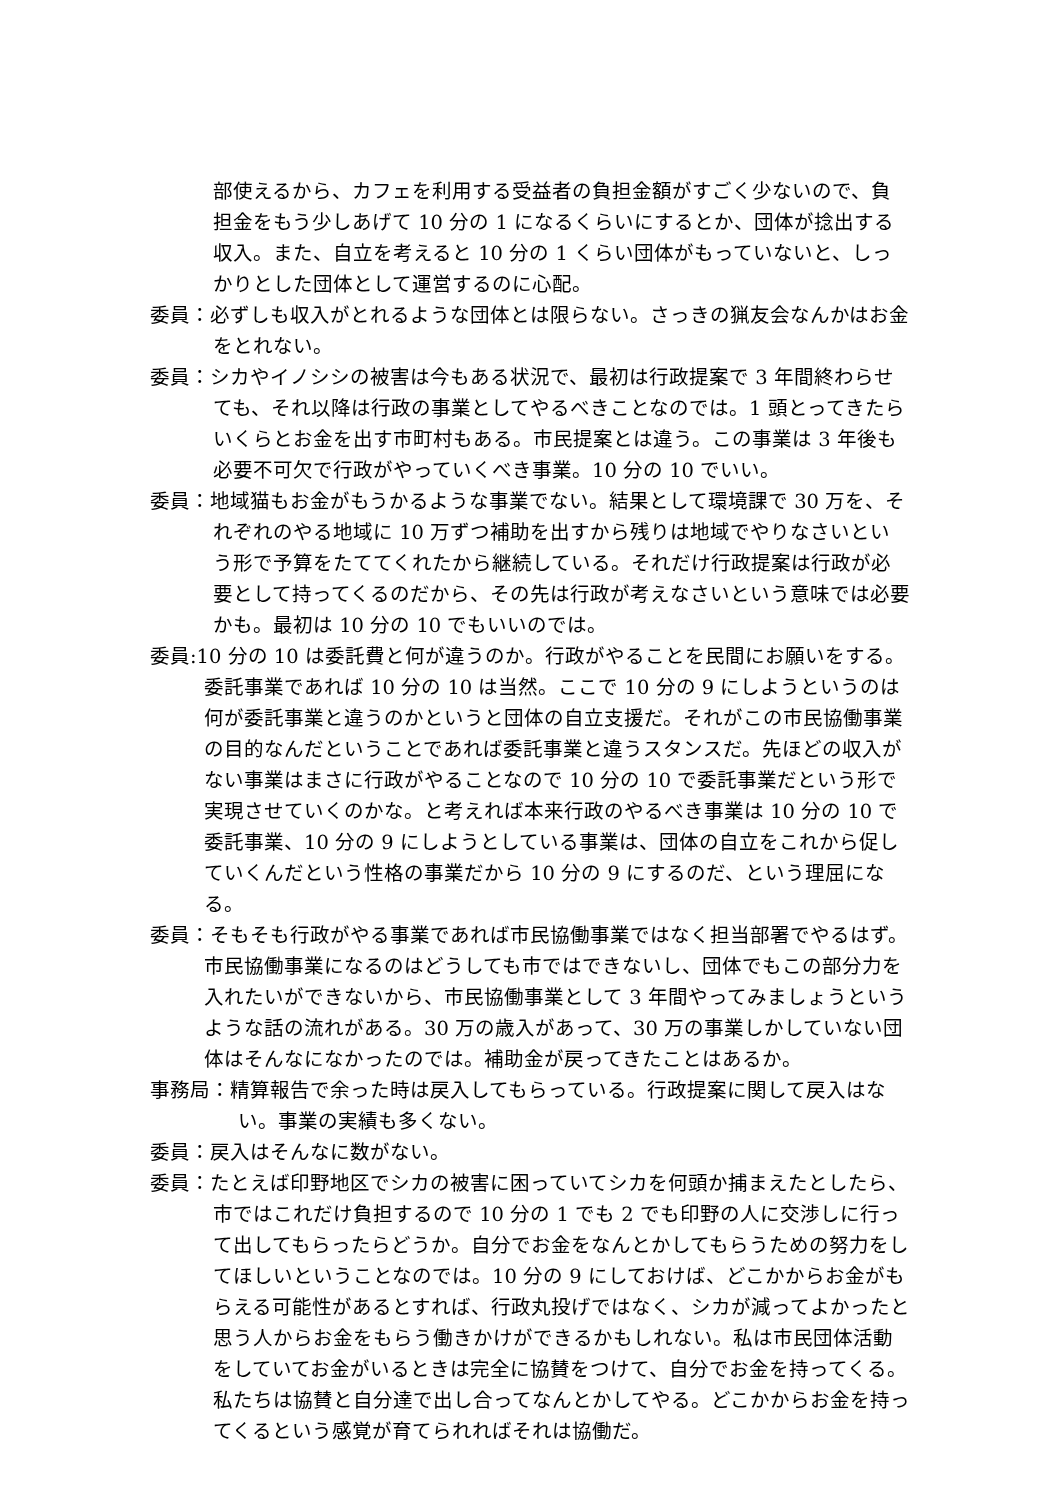部使えるから、カフェを利用する受益者の負担金額がすごく少ないので、負担金をもう少しあげて 10 分の 1 になるくらいにするとか、団体が捻出する収入。また、自立を考えると 10 分の 1 くらい団体がもっていないと、しっかりとした団体として運営するのに心配。
委員：必ずしも収入がとれるような団体とは限らない。さっきの猟友会なんかはお金をとれない。
委員：シカやイノシシの被害は今もある状況で、最初は行政提案で 3 年間終わらせても、それ以降は行政の事業としてやるべきことなのでは。1 頭とってきたらいくらとお金を出す市町村もある。市民提案とは違う。この事業は 3 年後も必要不可欠で行政がやっていくべき事業。10 分の 10 でいい。
委員：地域猫もお金がもうかるような事業でない。結果として環境課で 30 万を、それぞれのやる地域に 10 万ずつ補助を出すから残りは地域でやりなさいという形で予算をたててくれたから継続している。それだけ行政提案は行政が必要として持ってくるのだから、その先は行政が考えなさいという意味では必要かも。最初は 10 分の 10 でもいいのでは。
委員:10 分の 10 は委託費と何が違うのか。行政がやることを民間にお願いをする。委託事業であれば 10 分の 10 は当然。ここで 10 分の 9 にしようというのは何が委託事業と違うのかというと団体の自立支援だ。それがこの市民協働事業の目的なんだということであれば委託事業と違うスタンスだ。先ほどの収入がない事業はまさに行政がやることなので 10 分の 10 で委託事業だという形で実現させていくのかな。と考えれば本来行政のやるべき事業は 10 分の 10 で委託事業、10 分の 9 にしようとしている事業は、団体の自立をこれから促していくんだという性格の事業だから 10 分の 9 にするのだ、という理屈になる。
委員：そもそも行政がやる事業であれば市民協働事業ではなく担当部署でやるはず。市民協働事業になるのはどうしても市ではできないし、団体でもこの部分力を入れたいができないから、市民協働事業として 3 年間やってみましょうというような話の流れがある。30 万の歳入があって、30 万の事業しかしていない団体はそんなになかったのでは。補助金が戻ってきたことはあるか。
事務局：精算報告で余った時は戻入してもらっている。行政提案に関して戻入はない。事業の実績も多くない。
委員：戻入はそんなに数がない。
委員：たとえば印野地区でシカの被害に困っていてシカを何頭か捕まえたとしたら、市ではこれだけ負担するので 10 分の 1 でも 2 でも印野の人に交渉しに行って出してもらったらどうか。自分でお金をなんとかしてもらうための努力をしてほしいということなのでは。10 分の 9 にしておけば、どこかからお金がもらえる可能性があるとすれば、行政丸投げではなく、シカが減ってよかったと思う人からお金をもらう働きかけができるかもしれない。私は市民団体活動をしていてお金がいるときは完全に協賛をつけて、自分でお金を持ってくる。私たちは協賛と自分達で出し合ってなんとかしてやる。どこかからお金を持ってくるという感覚が育てられればそれは協働だ。